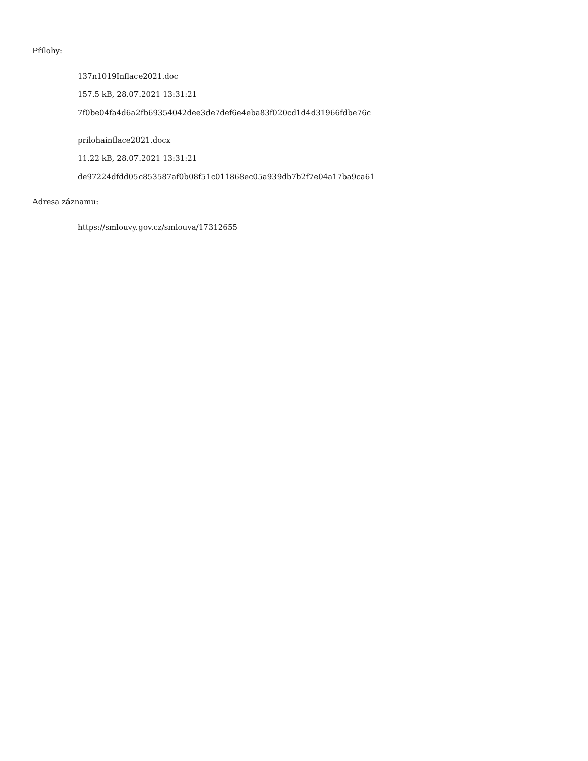Přílohy:
137n1019Inflace2021.doc
157.5 kB, 28.07.2021 13:31:21
7f0be04fa4d6a2fb69354042dee3de7def6e4eba83f020cd1d4d31966fdbe76c
prilohainflace2021.docx
11.22 kB, 28.07.2021 13:31:21
de97224dfdd05c853587af0b08f51c011868ec05a939db7b2f7e04a17ba9ca61
Adresa záznamu:
https://smlouvy.gov.cz/smlouva/17312655